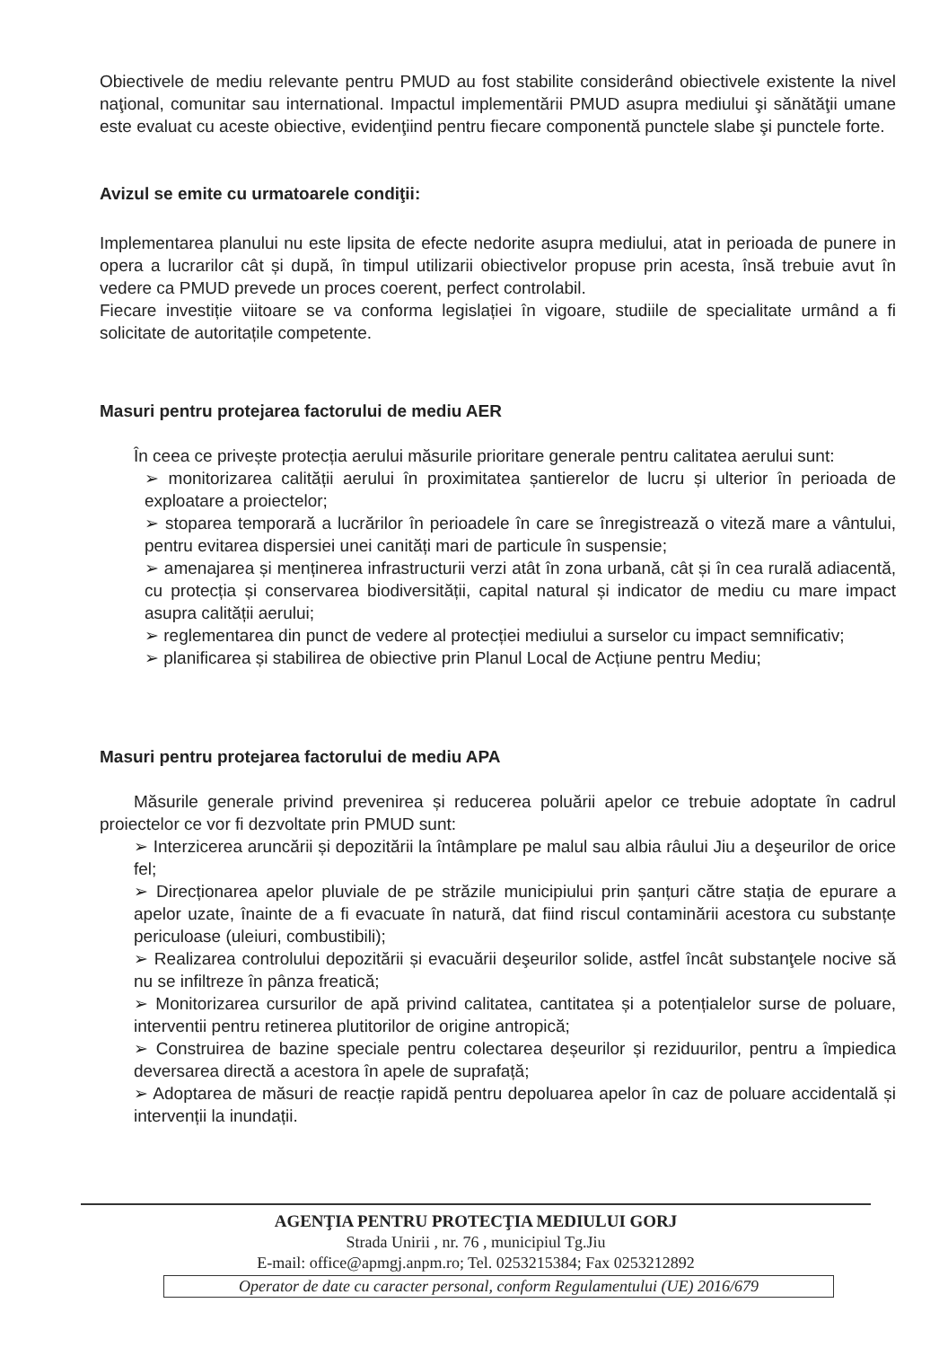Obiectivele de mediu relevante pentru PMUD au fost stabilite considerând obiectivele existente la nivel naţional, comunitar sau international. Impactul implementării PMUD asupra mediului şi sănătăţii umane este evaluat cu aceste obiective, evidenţiind pentru fiecare componentă punctele slabe şi punctele forte.
Avizul se emite cu urmatoarele condiţii:
Implementarea planului nu este lipsita de efecte nedorite asupra mediului, atat in perioada de punere in opera a lucrarilor cât și după, în timpul utilizarii obiectivelor propuse prin acesta, însă trebuie avut în vedere ca PMUD prevede un proces coerent, perfect controlabil.
Fiecare investiție viitoare se va conforma legislației în vigoare, studiile de specialitate urmând a fi solicitate de autoritațile competente.
Masuri pentru protejarea factorului de mediu AER
În ceea ce privește protecția aerului măsurile prioritare generale pentru calitatea aerului sunt:
➢ monitorizarea calității aerului în proximitatea șantierelor de lucru și ulterior în perioada de exploatare a proiectelor;
➢ stoparea temporară a lucrărilor în perioadele în care se înregistrează o viteză mare a vântului, pentru evitarea dispersiei unei canități mari de particule în suspensie;
➢ amenajarea și menținerea infrastructurii verzi atât în zona urbană, cât și în cea rurală adiacentă, cu protecția și conservarea biodiversității, capital natural și indicator de mediu cu mare impact asupra calității aerului;
➢ reglementarea din punct de vedere al protecției mediului a surselor cu impact semnificativ;
➢ planificarea și stabilirea de obiective prin Planul Local de Acțiune pentru Mediu;
Masuri pentru protejarea factorului de mediu APA
Măsurile generale privind prevenirea și reducerea poluării apelor ce trebuie adoptate în cadrul proiectelor ce vor fi dezvoltate prin PMUD sunt:
➢ Interzicerea aruncării și depozitării la întâmplare pe malul sau albia râului Jiu a deşeurilor de orice fel;
➢ Direcționarea apelor pluviale de pe străzile municipiului prin șanțuri către stația de epurare a apelor uzate, înainte de a fi evacuate în natură, dat fiind riscul contaminării acestora cu substanțe periculoase (uleiuri, combustibili);
➢ Realizarea controlului depozitării și evacuării deşeurilor solide, astfel încât substanţele nocive să nu se infiltreze în pânza freatică;
➢ Monitorizarea cursurilor de apă privind calitatea, cantitatea și a potențialelor surse de poluare, interventii pentru retinerea plutitorilor de origine antropică;
➢ Construirea de bazine speciale pentru colectarea deșeurilor și reziduurilor, pentru a împiedica deversarea directă a acestora în apele de suprafață;
➢ Adoptarea de măsuri de reacție rapidă pentru depoluarea apelor în caz de poluare accidentală și intervenții la inundații.
AGENŢIA PENTRU PROTECŢIA MEDIULUI GORJ
Strada Unirii , nr. 76 , municipiul Tg.Jiu
E-mail: office@apmgj.anpm.ro; Tel. 0253215384; Fax 0253212892
Operator de date cu caracter personal, conform Regulamentului (UE) 2016/679